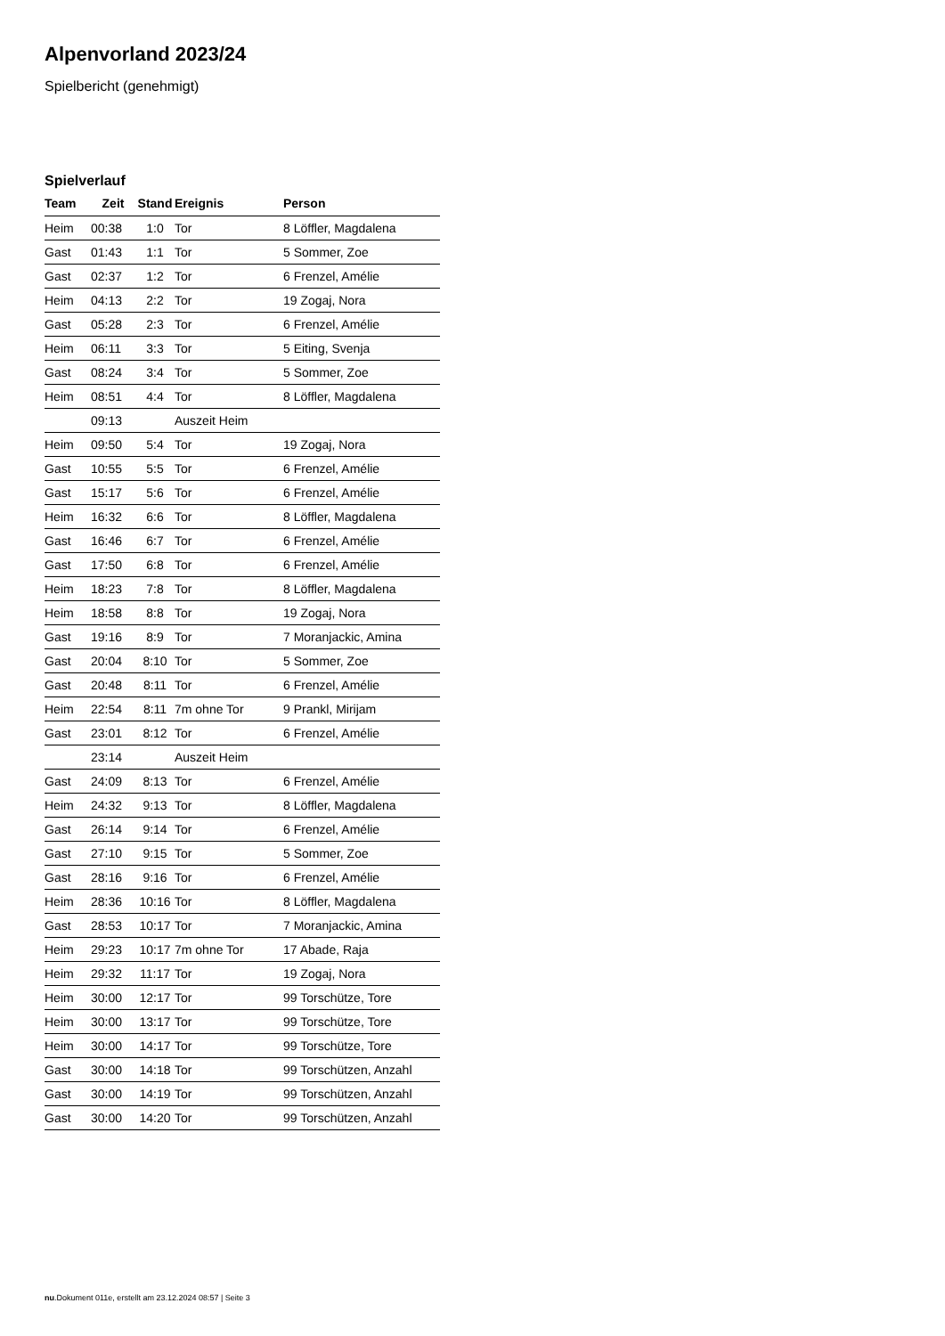Alpenvorland 2023/24
Spielbericht (genehmigt)
Spielverlauf
| Team | Zeit | Stand | Ereignis | Person |
| --- | --- | --- | --- | --- |
| Heim | 00:38 | 1:0 | Tor | 8 Löffler, Magdalena |
| Gast | 01:43 | 1:1 | Tor | 5 Sommer, Zoe |
| Gast | 02:37 | 1:2 | Tor | 6 Frenzel, Amélie |
| Heim | 04:13 | 2:2 | Tor | 19 Zogaj, Nora |
| Gast | 05:28 | 2:3 | Tor | 6 Frenzel, Amélie |
| Heim | 06:11 | 3:3 | Tor | 5 Eiting, Svenja |
| Gast | 08:24 | 3:4 | Tor | 5 Sommer, Zoe |
| Heim | 08:51 | 4:4 | Tor | 8 Löffler, Magdalena |
| | 09:13 | | Auszeit Heim | |
| Heim | 09:50 | 5:4 | Tor | 19 Zogaj, Nora |
| Gast | 10:55 | 5:5 | Tor | 6 Frenzel, Amélie |
| Gast | 15:17 | 5:6 | Tor | 6 Frenzel, Amélie |
| Heim | 16:32 | 6:6 | Tor | 8 Löffler, Magdalena |
| Gast | 16:46 | 6:7 | Tor | 6 Frenzel, Amélie |
| Gast | 17:50 | 6:8 | Tor | 6 Frenzel, Amélie |
| Heim | 18:23 | 7:8 | Tor | 8 Löffler, Magdalena |
| Heim | 18:58 | 8:8 | Tor | 19 Zogaj, Nora |
| Gast | 19:16 | 8:9 | Tor | 7 Moranjackic, Amina |
| Gast | 20:04 | 8:10 | Tor | 5 Sommer, Zoe |
| Gast | 20:48 | 8:11 | Tor | 6 Frenzel, Amélie |
| Heim | 22:54 | 8:11 | 7m ohne Tor | 9 Prankl, Mirijam |
| Gast | 23:01 | 8:12 | Tor | 6 Frenzel, Amélie |
| | 23:14 | | Auszeit Heim | |
| Gast | 24:09 | 8:13 | Tor | 6 Frenzel, Amélie |
| Heim | 24:32 | 9:13 | Tor | 8 Löffler, Magdalena |
| Gast | 26:14 | 9:14 | Tor | 6 Frenzel, Amélie |
| Gast | 27:10 | 9:15 | Tor | 5 Sommer, Zoe |
| Gast | 28:16 | 9:16 | Tor | 6 Frenzel, Amélie |
| Heim | 28:36 | 10:16 | Tor | 8 Löffler, Magdalena |
| Gast | 28:53 | 10:17 | Tor | 7 Moranjackic, Amina |
| Heim | 29:23 | 10:17 | 7m ohne Tor | 17 Abade, Raja |
| Heim | 29:32 | 11:17 | Tor | 19 Zogaj, Nora |
| Heim | 30:00 | 12:17 | Tor | 99 Torschütze, Tore |
| Heim | 30:00 | 13:17 | Tor | 99 Torschütze, Tore |
| Heim | 30:00 | 14:17 | Tor | 99 Torschütze, Tore |
| Gast | 30:00 | 14:18 | Tor | 99 Torschützen, Anzahl |
| Gast | 30:00 | 14:19 | Tor | 99 Torschützen, Anzahl |
| Gast | 30:00 | 14:20 | Tor | 99 Torschützen, Anzahl |
nu.Dokument 011e, erstellt am 23.12.2024 08:57 | Seite 3